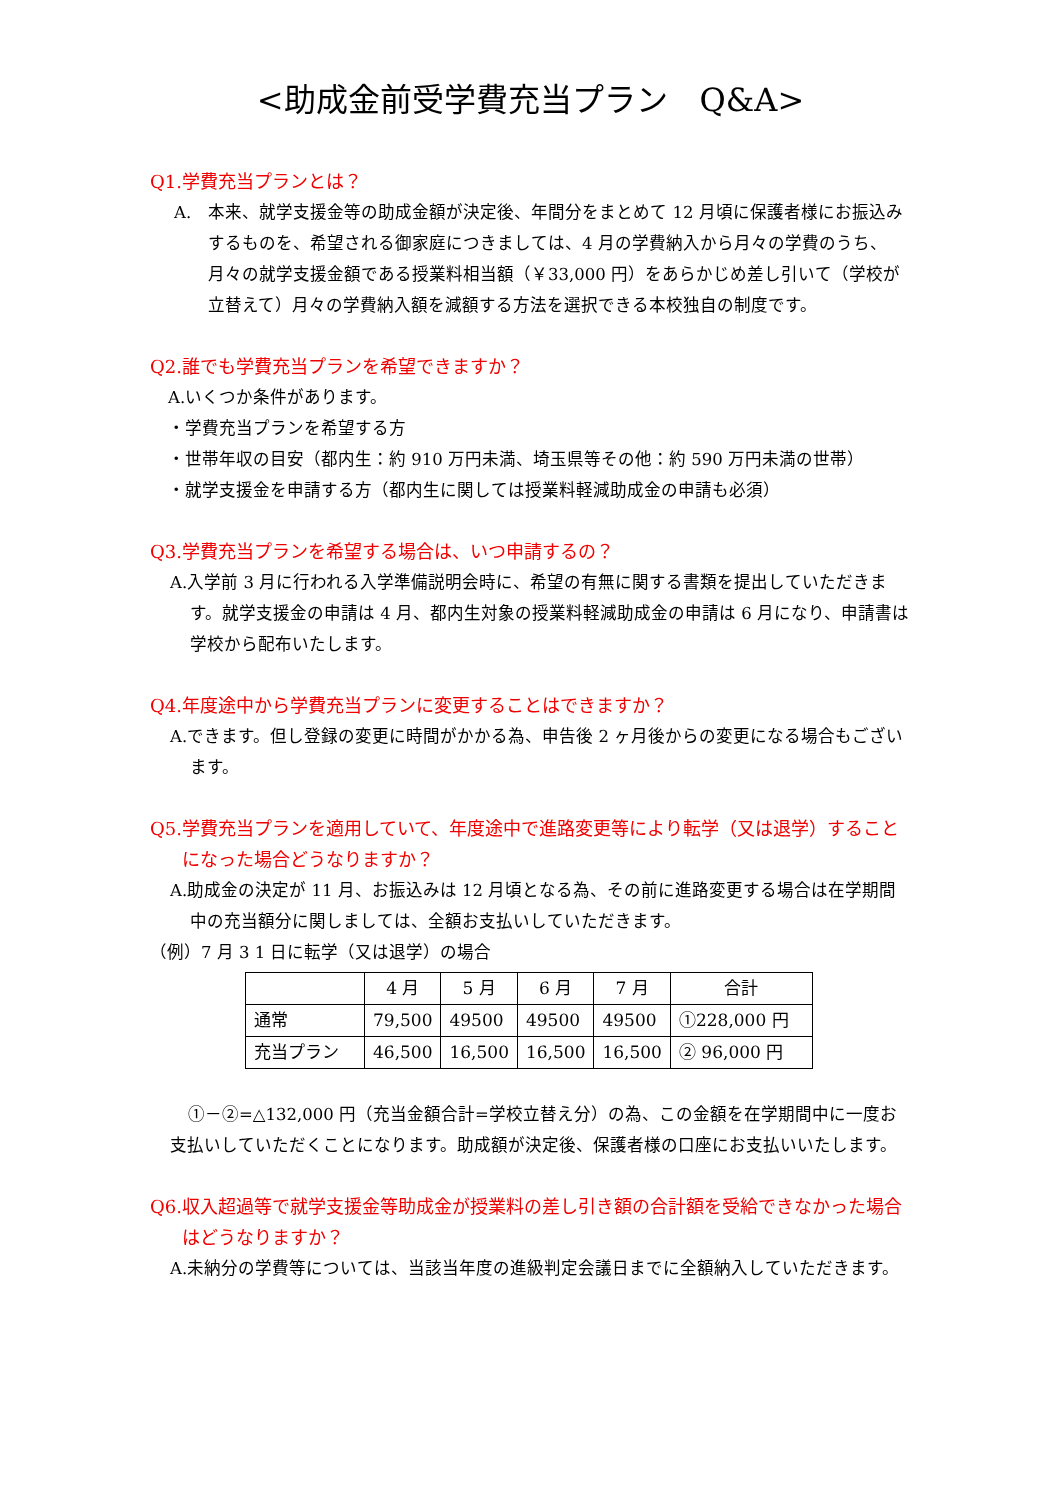<助成金前受学費充当プラン　Q&A>
Q1.学費充当プランとは？
A.　本来、就学支援金等の助成金額が決定後、年間分をまとめて 12 月頃に保護者様にお振込みするものを、希望される御家庭につきましては、4 月の学費納入から月々の学費のうち、月々の就学支援金額である授業料相当額（￥33,000 円）をあらかじめ差し引いて（学校が立替えて）月々の学費納入額を減額する方法を選択できる本校独自の制度です。
Q2.誰でも学費充当プランを希望できますか？
A.いくつか条件があります。
・学費充当プランを希望する方
・世帯年収の目安（都内生：約 910 万円未満、埼玉県等その他：約 590 万円未満の世帯）
・就学支援金を申請する方（都内生に関しては授業料軽減助成金の申請も必須）
Q3.学費充当プランを希望する場合は、いつ申請するの？
A.入学前 3 月に行われる入学準備説明会時に、希望の有無に関する書類を提出していただきます。就学支援金の申請は 4 月、都内生対象の授業料軽減助成金の申請は 6 月になり、申請書は学校から配布いたします。
Q4.年度途中から学費充当プランに変更することはできますか？
A.できます。但し登録の変更に時間がかかる為、申告後 2 ヶ月後からの変更になる場合もございます。
Q5.学費充当プランを適用していて、年度途中で進路変更等により転学（又は退学）することになった場合どうなりますか？
A.助成金の決定が 11 月、お振込みは 12 月頃となる為、その前に進路変更する場合は在学期間中の充当額分に関しましては、全額お支払いしていただきます。
（例）7 月 3 1 日に転学（又は退学）の場合
| | 4 月 | 5 月 | 6 月 | 7 月 | 合計 |
| --- | --- | --- | --- | --- | --- |
| 通常 | 79,500 | 49500 | 49500 | 49500 | ①228,000 円 |
| 充当プラン | 46,500 | 16,500 | 16,500 | 16,500 | ② 96,000 円 |
①－②=△132,000 円（充当金額合計=学校立替え分）の為、この金額を在学期間中に一度お支払いしていただくことになります。助成額が決定後、保護者様の口座にお支払いいたします。
Q6.収入超過等で就学支援金等助成金が授業料の差し引き額の合計額を受給できなかった場合はどうなりますか？
A.未納分の学費等については、当該当年度の進級判定会議日までに全額納入していただきます。